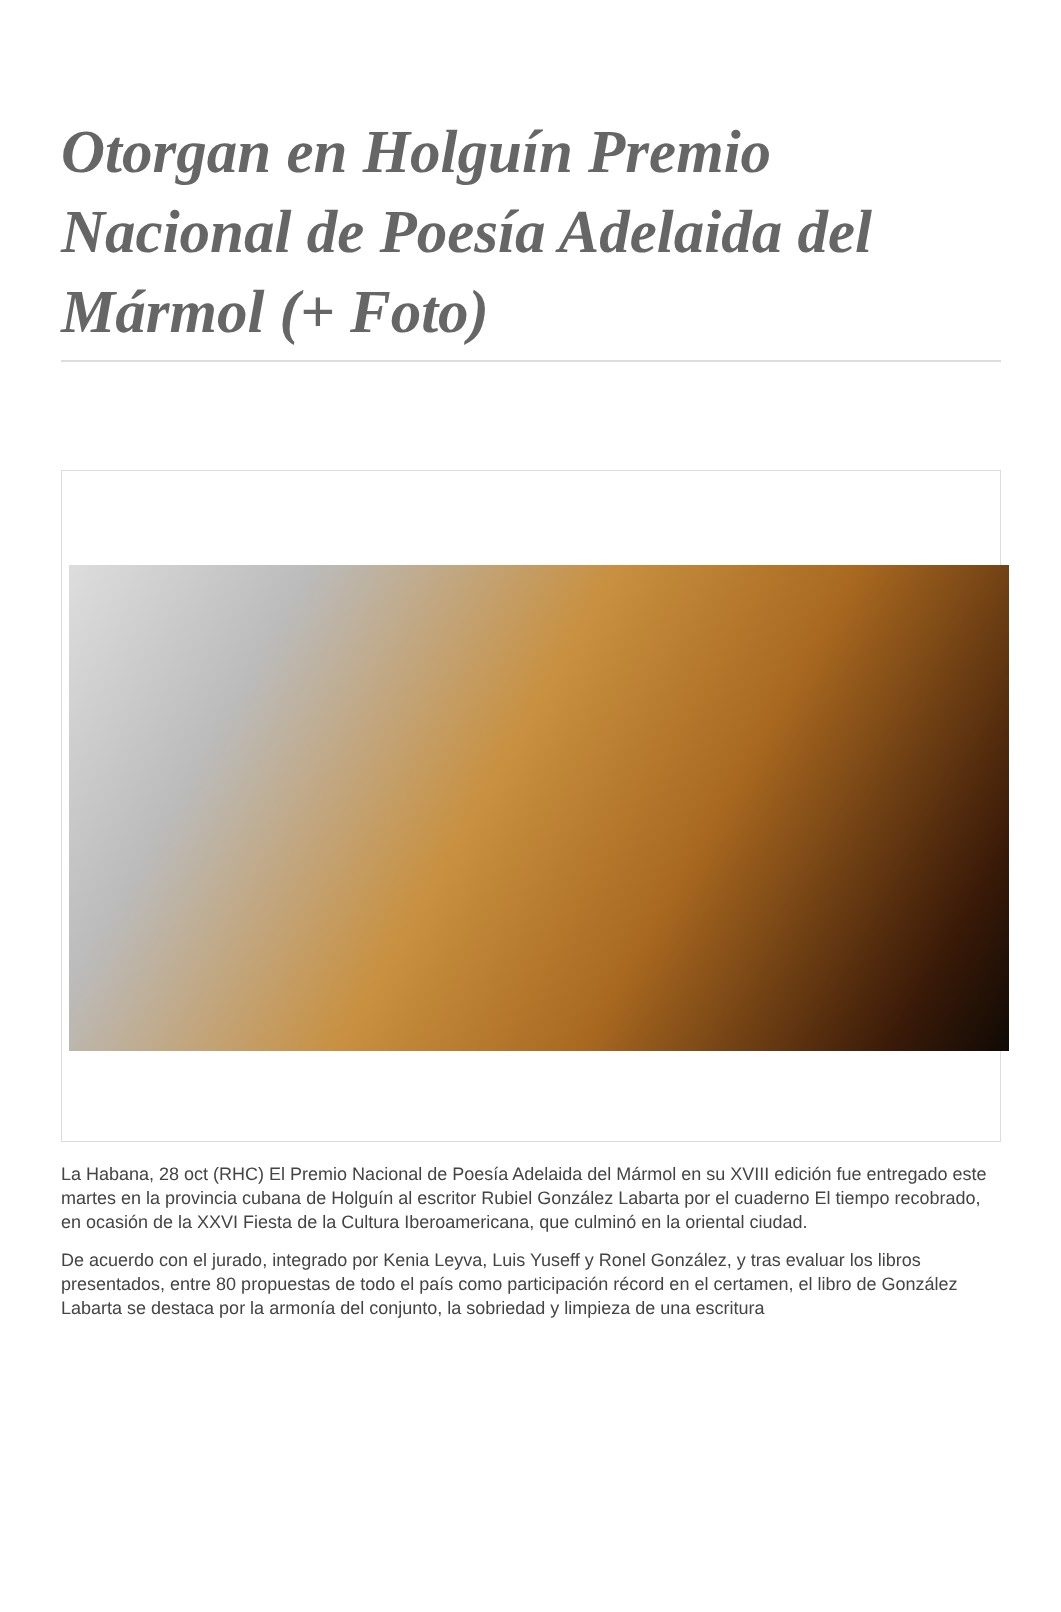Otorgan en Holguín Premio Nacional de Poesía Adelaida del Mármol (+ Foto)
La Habana, 28 oct (RHC) El Premio Nacional de Poesía Adelaida del Mármol en su XVIII edición fue entregado este martes en la provincia cubana de Holguín al escritor Rubiel González Labarta por el cuaderno El tiempo recobrado, en ocasión de la XXVI Fiesta de la Cultura Iberoamericana, que culminó en la oriental ciudad.
De acuerdo con el jurado, integrado por Kenia Leyva, Luis Yuseff y Ronel González, y tras evaluar los libros presentados, entre 80 propuestas de todo el país como participación récord en el certamen, el libro de González Labarta se destaca por la armonía del conjunto, la sobriedad y limpieza de una escritura